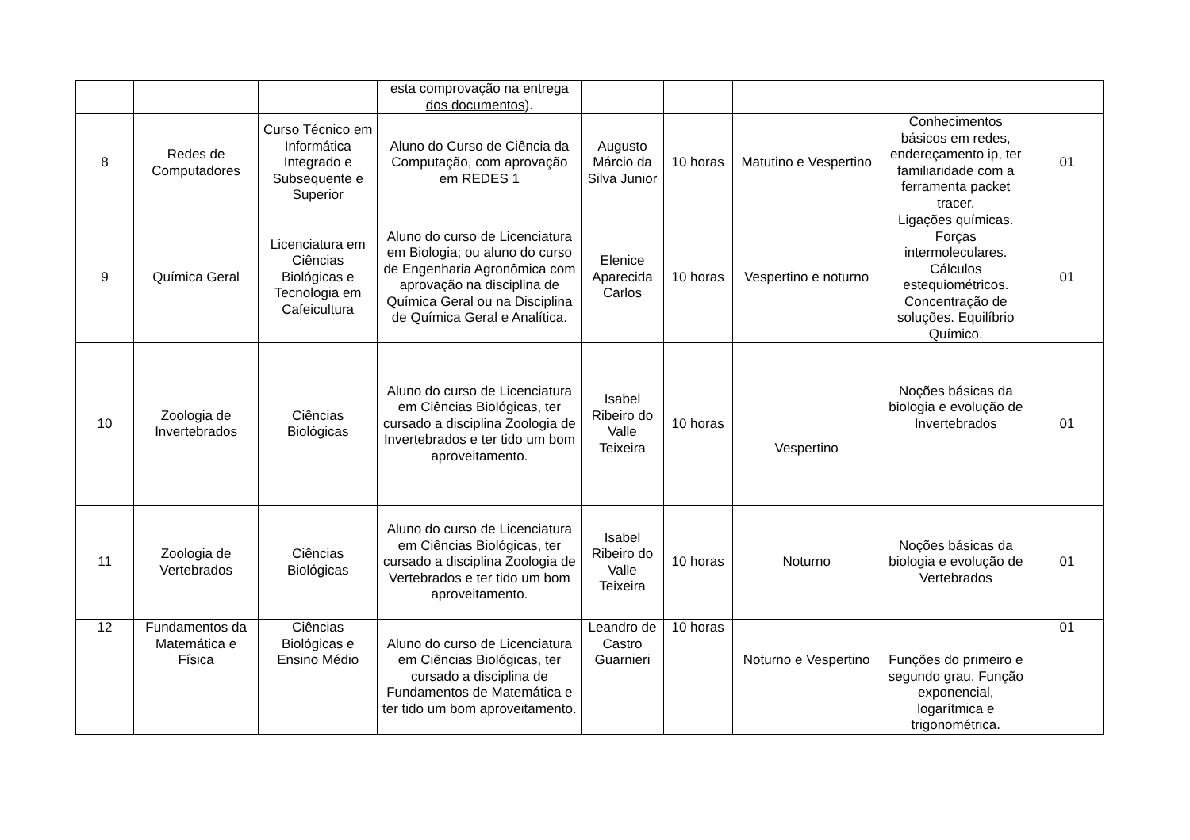| | | | esta comprovação na entrega dos documentos ). | | | | | |
| 8 | Redes de Computadores | Curso Técnico em Informática Integrado e Subsequente e Superior | Aluno do Curso de Ciência da Computação, com aprovação em REDES 1 | Augusto Márcio da Silva Junior | 10 horas | Matutino e Vespertino | Conhecimentos básicos em redes, endereçamento ip, ter familiaridade com a ferramenta packet tracer. | 01 |
| 9 | Química Geral | Licenciatura em Ciências Biológicas e Tecnologia em Cafeicultura | Aluno do curso de Licenciatura em Biologia; ou aluno do curso de Engenharia Agronômica com aprovação na disciplina de Química Geral ou na Disciplina de Química Geral e Analítica. | Elenice Aparecida Carlos | 10 horas | Vespertino e noturno | Ligações químicas. Forças intermoleculares. Cálculos estequiométricos. Concentração de soluções. Equilíbrio Químico. | 01 |
| 10 | Zoologia de Invertebrados | Ciências Biológicas | Aluno do curso de Licenciatura em Ciências Biológicas, ter cursado a disciplina Zoologia de Invertebrados e ter tido um bom aproveitamento. | Isabel Ribeiro do Valle Teixeira | 10 horas | Vespertino | Noções básicas da biologia e evolução de Invertebrados | 01 |
| 11 | Zoologia de Vertebrados | Ciências Biológicas | Aluno do curso de Licenciatura em Ciências Biológicas, ter cursado a disciplina Zoologia de Vertebrados e ter tido um bom aproveitamento. | Isabel Ribeiro do Valle Teixeira | 10 horas | Noturno | Noções básicas da biologia e evolução de Vertebrados | 01 |
| 12 | Fundamentos da Matemática e Física | Ciências Biológicas e Ensino Médio | Aluno do curso de Licenciatura em Ciências Biológicas, ter cursado a disciplina de Fundamentos de Matemática e ter tido um bom aproveitamento. | Leandro de Castro Guarnieri | 10 horas | Noturno e Vespertino | Funções do primeiro e segundo grau. Função exponencial, logarítmica e trigonométrica. | 01 |